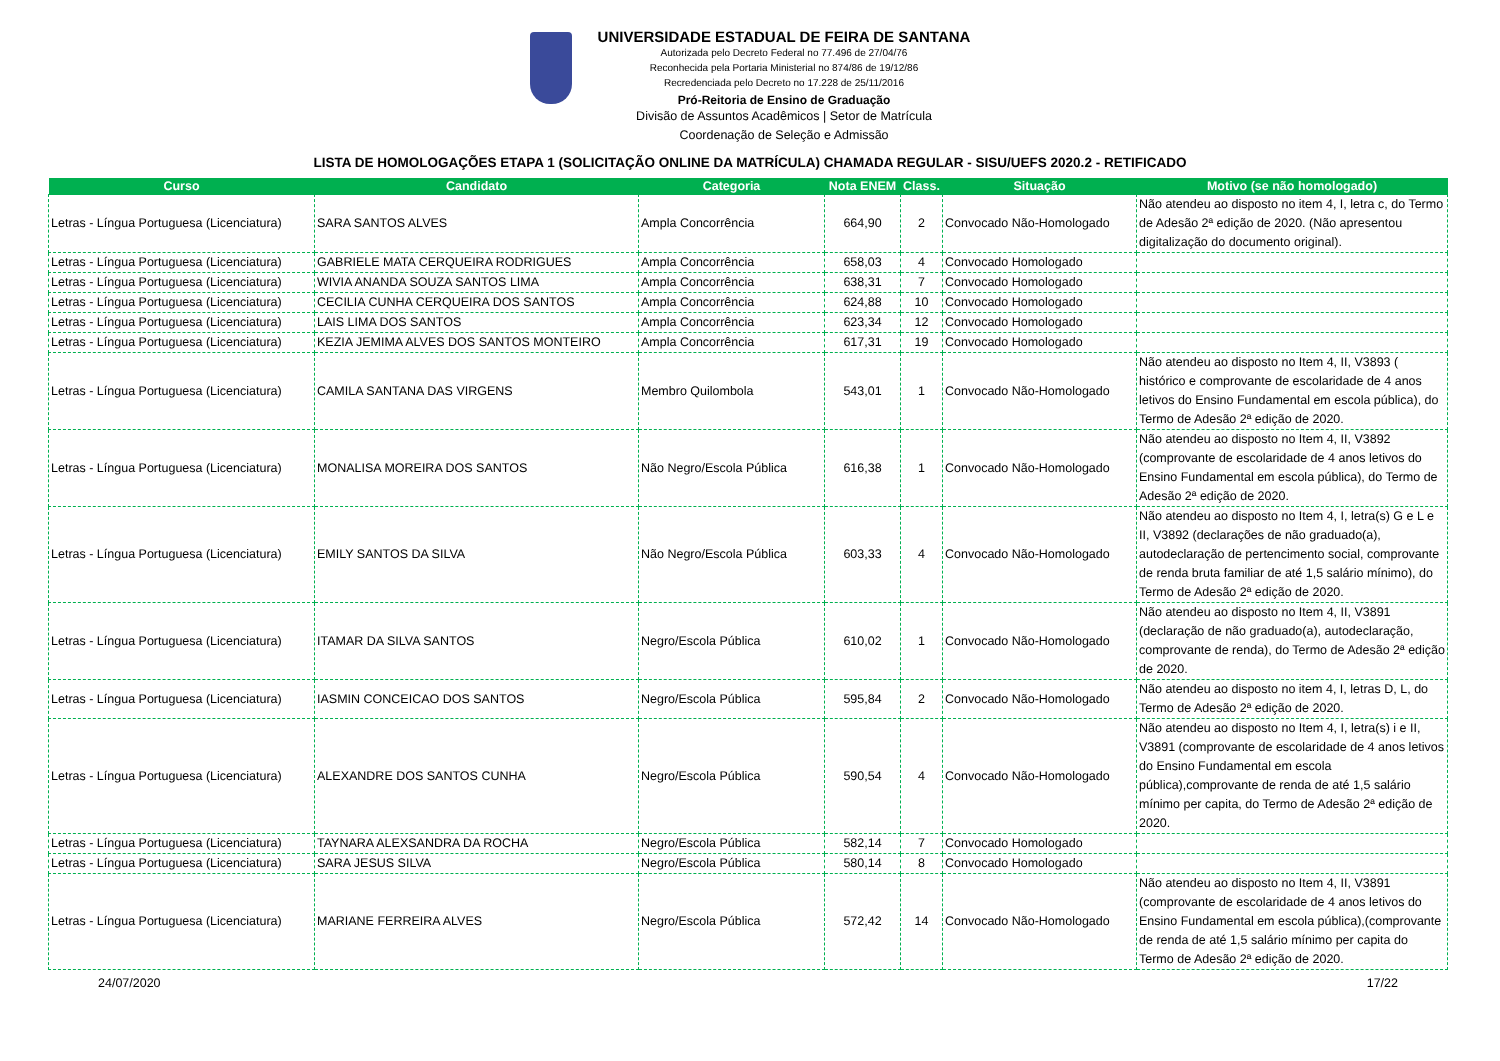UNIVERSIDADE ESTADUAL DE FEIRA DE SANTANA
Autorizada pelo Decreto Federal no 77.496 de 27/04/76
Reconhecida pela Portaria Ministerial no 874/86 de 19/12/86
Recredenciada pelo Decreto no 17.228 de 25/11/2016
Pró-Reitoria de Ensino de Graduação
Divisão de Assuntos Acadêmicos | Setor de Matrícula
Coordenação de Seleção e Admissão
LISTA DE HOMOLOGAÇÕES ETAPA 1 (SOLICITAÇÃO ONLINE DA MATRÍCULA) CHAMADA REGULAR - SISU/UEFS 2020.2 - RETIFICADO
| Curso | Candidato | Categoria | Nota ENEM | Class. | Situação | Motivo (se não homologado) |
| --- | --- | --- | --- | --- | --- | --- |
| Letras - Língua Portuguesa (Licenciatura) | SARA SANTOS ALVES | Ampla Concorrência | 664,90 | 2 | Convocado Não-Homologado | Não atendeu ao disposto no item 4, I, letra c, do Termo de Adesão 2ª edição de 2020. (Não apresentou digitalização do documento original). |
| Letras - Língua Portuguesa (Licenciatura) | GABRIELE MATA CERQUEIRA RODRIGUES | Ampla Concorrência | 658,03 | 4 | Convocado Homologado | |
| Letras - Língua Portuguesa (Licenciatura) | WIVIA ANANDA SOUZA SANTOS LIMA | Ampla Concorrência | 638,31 | 7 | Convocado Homologado | |
| Letras - Língua Portuguesa (Licenciatura) | CECILIA CUNHA CERQUEIRA DOS SANTOS | Ampla Concorrência | 624,88 | 10 | Convocado Homologado | |
| Letras - Língua Portuguesa (Licenciatura) | LAIS LIMA DOS SANTOS | Ampla Concorrência | 623,34 | 12 | Convocado Homologado | |
| Letras - Língua Portuguesa (Licenciatura) | KEZIA JEMIMA ALVES DOS SANTOS MONTEIRO | Ampla Concorrência | 617,31 | 19 | Convocado Homologado | |
| Letras - Língua Portuguesa (Licenciatura) | CAMILA SANTANA DAS VIRGENS | Membro Quilombola | 543,01 | 1 | Convocado Não-Homologado | Não atendeu ao disposto no Item 4, II, V3893 ( histórico e comprovante de escolaridade de 4 anos letivos do Ensino Fundamental em escola pública), do Termo de Adesão 2ª edição de 2020. |
| Letras - Língua Portuguesa (Licenciatura) | MONALISA MOREIRA DOS SANTOS | Não Negro/Escola Pública | 616,38 | 1 | Convocado Não-Homologado | Não atendeu ao disposto no Item 4, II, V3892 (comprovante de escolaridade de 4 anos letivos do Ensino Fundamental em escola pública), do Termo de Adesão 2ª edição de 2020. |
| Letras - Língua Portuguesa (Licenciatura) | EMILY SANTOS DA SILVA | Não Negro/Escola Pública | 603,33 | 4 | Convocado Não-Homologado | Não atendeu ao disposto no Item 4, I, letra(s) G e L e II, V3892 (declarações de não graduado(a), autodeclaração de pertencimento social, comprovante de renda bruta familiar de até 1,5 salário mínimo), do Termo de Adesão 2ª edição de 2020. |
| Letras - Língua Portuguesa (Licenciatura) | ITAMAR DA SILVA SANTOS | Negro/Escola Pública | 610,02 | 1 | Convocado Não-Homologado | Não atendeu ao disposto no Item 4, II, V3891 (declaração de não graduado(a), autodeclaração, comprovante de renda), do Termo de Adesão 2ª edição de 2020. |
| Letras - Língua Portuguesa (Licenciatura) | IASMIN CONCEICAO DOS SANTOS | Negro/Escola Pública | 595,84 | 2 | Convocado Não-Homologado | Não atendeu ao disposto no item 4, I, letras D, L, do Termo de Adesão 2ª edição de 2020. |
| Letras - Língua Portuguesa (Licenciatura) | ALEXANDRE DOS SANTOS CUNHA | Negro/Escola Pública | 590,54 | 4 | Convocado Não-Homologado | Não atendeu ao disposto no Item 4, I, letra(s) i e II, V3891 (comprovante de escolaridade de 4 anos letivos do Ensino Fundamental em escola pública),comprovante de renda de até 1,5 salário mínimo per capita, do Termo de Adesão 2ª edição de 2020. |
| Letras - Língua Portuguesa (Licenciatura) | TAYNARA ALEXSANDRA DA ROCHA | Negro/Escola Pública | 582,14 | 7 | Convocado Homologado | |
| Letras - Língua Portuguesa (Licenciatura) | SARA JESUS SILVA | Negro/Escola Pública | 580,14 | 8 | Convocado Homologado | |
| Letras - Língua Portuguesa (Licenciatura) | MARIANE FERREIRA ALVES | Negro/Escola Pública | 572,42 | 14 | Convocado Não-Homologado | Não atendeu ao disposto no Item 4, II, V3891 (comprovante de escolaridade de 4 anos letivos do Ensino Fundamental em escola pública),(comprovante de renda de até 1,5 salário mínimo per capita do Termo de Adesão 2ª edição de 2020. |
24/07/2020 17/22